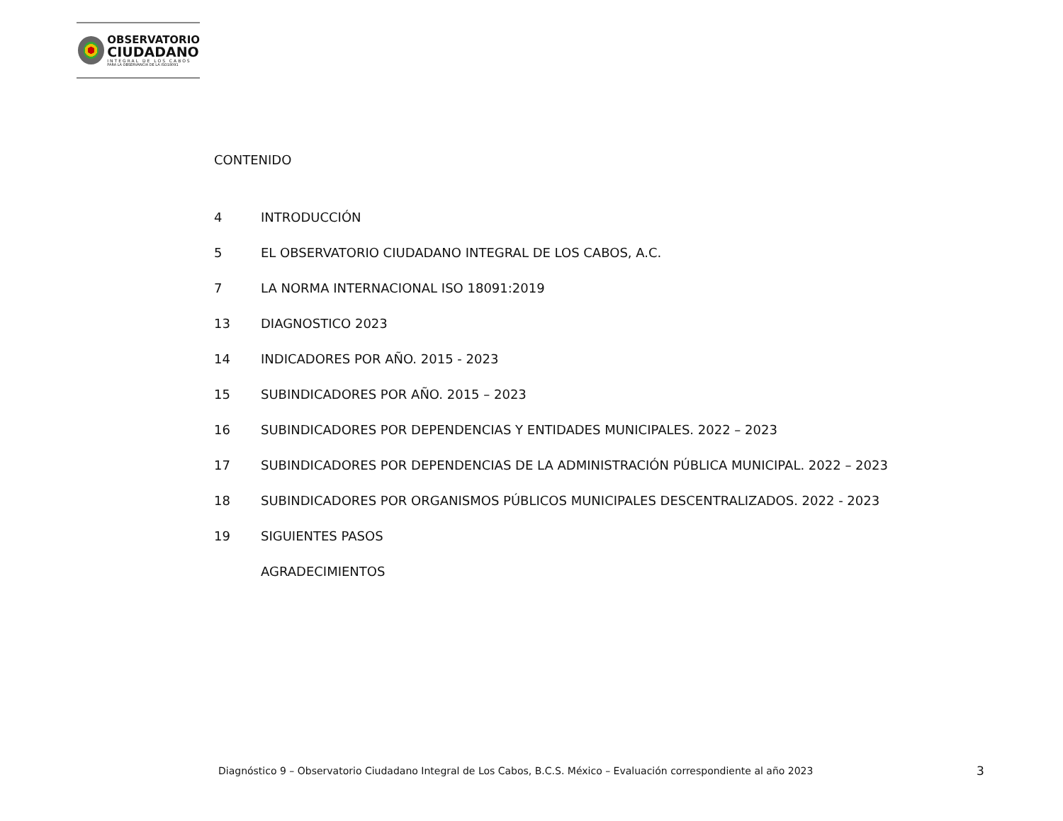OBSERVATORIO
CIUDADANO
INTEGRAL DE LOS CABOS
PARA LA OBSERVANCIA DE LA ISO18091
CONTENIDO
4 INTRODUCCIÓN
5 EL OBSERVATORIO CIUDADANO INTEGRAL DE LOS CABOS, A.C.
7 LA NORMA INTERNACIONAL ISO 18091:2019
13 DIAGNOSTICO 2023
14 INDICADORES POR AÑO. 2015 - 2023
15 SUBINDICADORES POR AÑO. 2015 – 2023
16 SUBINDICADORES POR DEPENDENCIAS Y ENTIDADES MUNICIPALES. 2022 – 2023
17 SUBINDICADORES POR DEPENDENCIAS DE LA ADMINISTRACIÓN PÚBLICA MUNICIPAL. 2022 – 2023
18 SUBINDICADORES POR ORGANISMOS PÚBLICOS MUNICIPALES DESCENTRALIZADOS. 2022 - 2023
19 SIGUIENTES PASOS
AGRADECIMIENTOS
Diagnóstico 9 – Observatorio Ciudadano Integral de Los Cabos, B.C.S. México – Evaluación correspondiente al año 2023
3